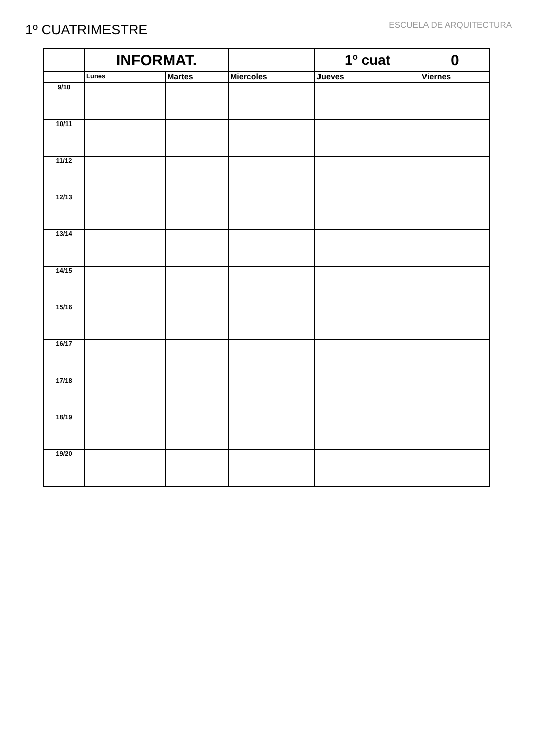1º CUATRIMESTRE
ESCUELA DE ARQUITECTURA
| | INFORMAT. | | | 1º cuat | 0 |
| --- | --- | --- | --- | --- | --- |
| | Lunes | Martes | Miercoles | Jueves | Viernes |
| 9/10 | | | | | |
| 10/11 | | | | | |
| 11/12 | | | | | |
| 12/13 | | | | | |
| 13/14 | | | | | |
| 14/15 | | | | | |
| 15/16 | | | | | |
| 16/17 | | | | | |
| 17/18 | | | | | |
| 18/19 | | | | | |
| 19/20 | | | | | |